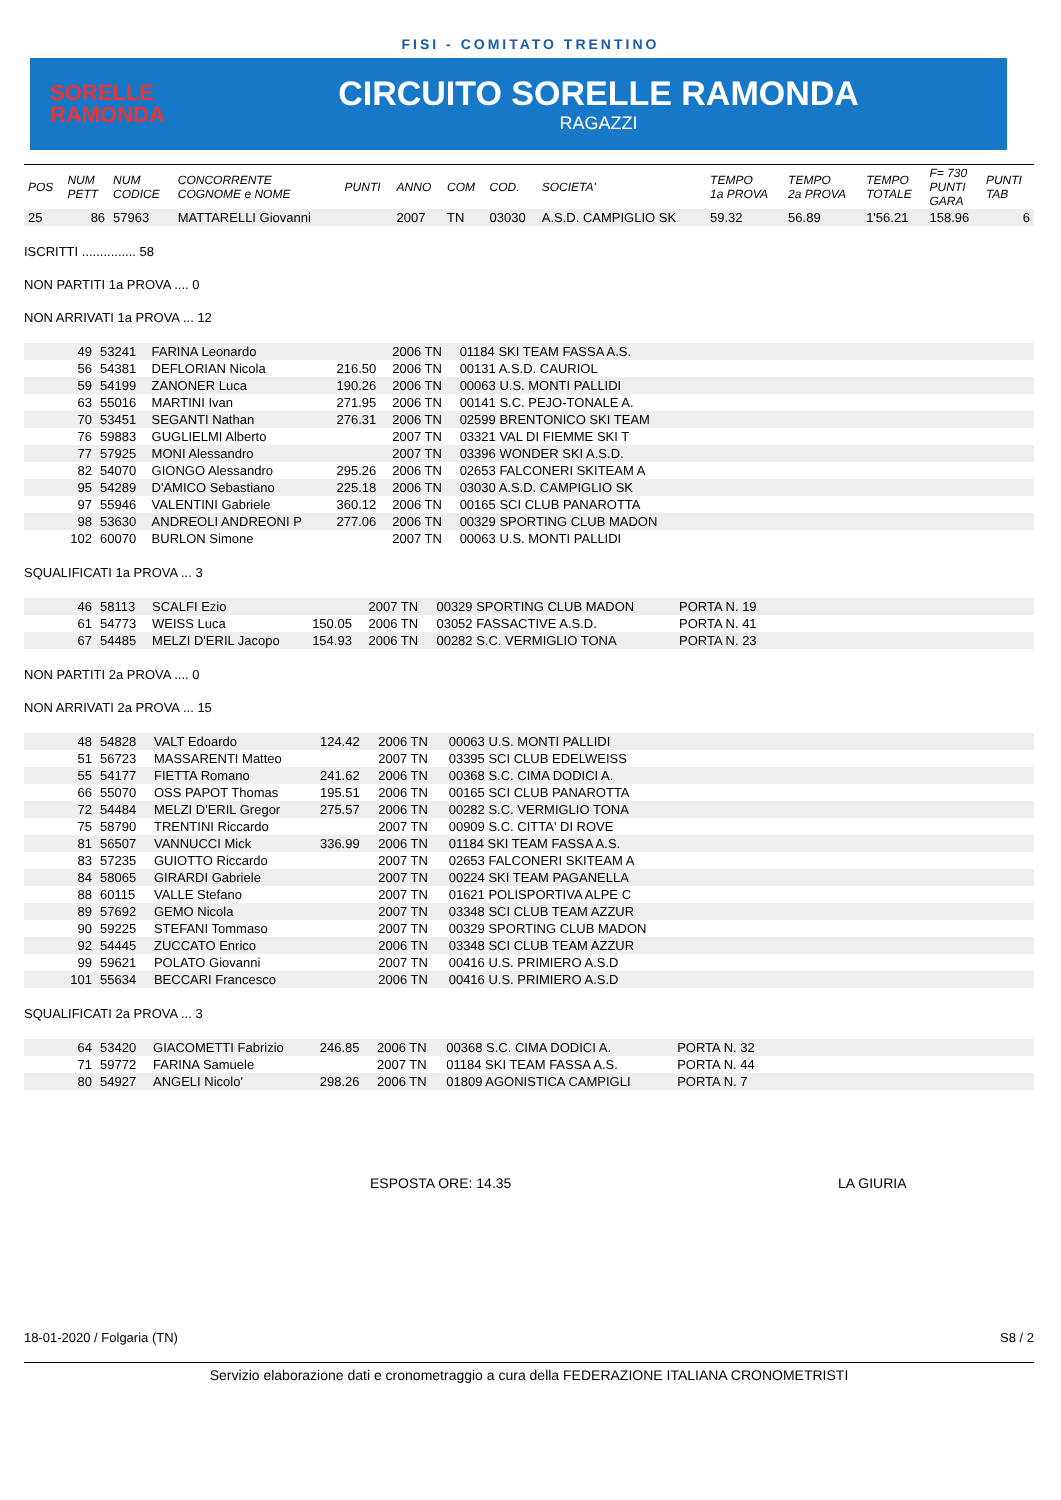FISI - COMITATO TRENTINO
SORELLE
RAMONDA
CIRCUITO SORELLE RAMONDA
RAGAZZI
| POS | NUM PETT | NUM CODICE | CONCORRENTE COGNOME e NOME | PUNTI | ANNO | COM | COD. | SOCIETA' | TEMPO 1a PROVA | TEMPO 2a PROVA | TEMPO TOTALE | F= 730 PUNTI GARA | PUNTI TAB |
| 25 | 86 | 57963 | MATTARELLI Giovanni | | 2007 | TN | 03030 | A.S.D. CAMPIGLIO SK | 59.32 | 56.89 | 1'56.21 | 158.96 | 6 |
ISCRITTI ............... 58
NON PARTITI 1a PROVA .... 0
NON ARRIVATI 1a PROVA ... 12
| 49 | 53241 | FARINA Leonardo | | 2006 TN | 01184 SKI TEAM FASSA A.S. | |
| 56 | 54381 | DEFLORIAN Nicola | 216.50 | 2006 TN | 00131 A.S.D. CAURIOL | |
| 59 | 54199 | ZANONER Luca | 190.26 | 2006 TN | 00063 U.S. MONTI PALLIDI | |
| 63 | 55016 | MARTINI Ivan | 271.95 | 2006 TN | 00141 S.C. PEJO-TONALE A. | |
| 70 | 53451 | SEGANTI Nathan | 276.31 | 2006 TN | 02599 BRENTONICO SKI TEAM | |
| 76 | 59883 | GUGLIELMI Alberto | | 2007 TN | 03321 VAL DI FIEMME SKI T | |
| 77 | 57925 | MONI Alessandro | | 2007 TN | 03396 WONDER SKI A.S.D. | |
| 82 | 54070 | GIONGO Alessandro | 295.26 | 2006 TN | 02653 FALCONERI SKITEAM A | |
| 95 | 54289 | D'AMICO Sebastiano | 225.18 | 2006 TN | 03030 A.S.D. CAMPIGLIO SK | |
| 97 | 55946 | VALENTINI Gabriele | 360.12 | 2006 TN | 00165 SCI CLUB PANAROTTA | |
| 98 | 53630 | ANDREOLI ANDREONI P | 277.06 | 2006 TN | 00329 SPORTING CLUB MADON | |
| 102 | 60070 | BURLON Simone | | 2007 TN | 00063 U.S. MONTI PALLIDI | |
SQUALIFICATI 1a PROVA ... 3
| 46 | 58113 | SCALFI Ezio | | 2007 TN | 00329 SPORTING CLUB MADON | PORTA N. 19 | |
| 61 | 54773 | WEISS Luca | 150.05 | 2006 TN | 03052 FASSACTIVE A.S.D. | PORTA N. 41 | |
| 67 | 54485 | MELZI D'ERIL Jacopo | 154.93 | 2006 TN | 00282 S.C. VERMIGLIO TONA | PORTA N. 23 | |
NON PARTITI 2a PROVA .... 0
NON ARRIVATI 2a PROVA ... 15
| 48 | 54828 | VALT Edoardo | 124.42 | 2006 TN | 00063 U.S. MONTI PALLIDI | |
| 51 | 56723 | MASSARENTI Matteo | | 2007 TN | 03395 SCI CLUB EDELWEISS | |
| 55 | 54177 | FIETTA Romano | 241.62 | 2006 TN | 00368 S.C. CIMA DODICI A. | |
| 66 | 55070 | OSS PAPOT Thomas | 195.51 | 2006 TN | 00165 SCI CLUB PANAROTTA | |
| 72 | 54484 | MELZI D'ERIL Gregor | 275.57 | 2006 TN | 00282 S.C. VERMIGLIO TONA | |
| 75 | 58790 | TRENTINI Riccardo | | 2007 TN | 00909 S.C. CITTA' DI ROVE | |
| 81 | 56507 | VANNUCCI Mick | 336.99 | 2006 TN | 01184 SKI TEAM FASSA A.S. | |
| 83 | 57235 | GUIOTTO Riccardo | | 2007 TN | 02653 FALCONERI SKITEAM A | |
| 84 | 58065 | GIRARDI Gabriele | | 2007 TN | 00224 SKI TEAM PAGANELLA | |
| 88 | 60115 | VALLE Stefano | | 2007 TN | 01621 POLISPORTIVA ALPE C | |
| 89 | 57692 | GEMO Nicola | | 2007 TN | 03348 SCI CLUB TEAM AZZUR | |
| 90 | 59225 | STEFANI Tommaso | | 2007 TN | 00329 SPORTING CLUB MADON | |
| 92 | 54445 | ZUCCATO Enrico | | 2006 TN | 03348 SCI CLUB TEAM AZZUR | |
| 99 | 59621 | POLATO Giovanni | | 2007 TN | 00416 U.S. PRIMIERO A.S.D | |
| 101 | 55634 | BECCARI Francesco | | 2006 TN | 00416 U.S. PRIMIERO A.S.D | |
SQUALIFICATI 2a PROVA ... 3
| 64 | 53420 | GIACOMETTI Fabrizio | 246.85 | 2006 TN | 00368 S.C. CIMA DODICI A. | PORTA N. 32 | |
| 71 | 59772 | FARINA Samuele | | 2007 TN | 01184 SKI TEAM FASSA A.S. | PORTA N. 44 | |
| 80 | 54927 | ANGELI Nicolo' | 298.26 | 2006 TN | 01809 AGONISTICA CAMPIGLI | PORTA N. 7 | |
ESPOSTA ORE: 14.35 LA GIURIA
18-01-2020 / Folgaria (TN) S8 / 2
Servizio elaborazione dati e cronometraggio a cura della FEDERAZIONE ITALIANA CRONOMETRISTI